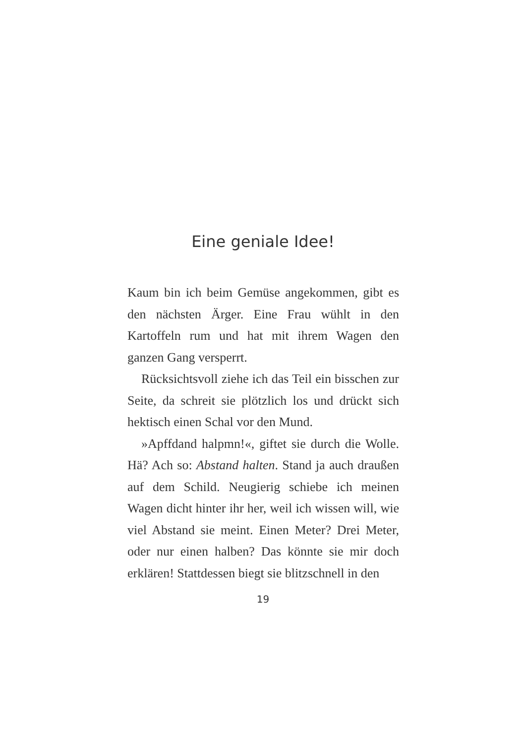Eine geniale Idee!
Kaum bin ich beim Gemüse angekommen, gibt es den nächsten Ärger. Eine Frau wühlt in den Kartoffeln rum und hat mit ihrem Wagen den ganzen Gang versperrt.
Rücksichtsvoll ziehe ich das Teil ein bisschen zur Seite, da schreit sie plötzlich los und drückt sich hektisch einen Schal vor den Mund.
»Apffdand halpmn!«, giftet sie durch die Wolle. Hä? Ach so: Abstand halten. Stand ja auch draußen auf dem Schild. Neugierig schiebe ich meinen Wagen dicht hinter ihr her, weil ich wissen will, wie viel Abstand sie meint. Einen Meter? Drei Meter, oder nur einen halben? Das könnte sie mir doch erklären! Stattdessen biegt sie blitzschnell in den
19